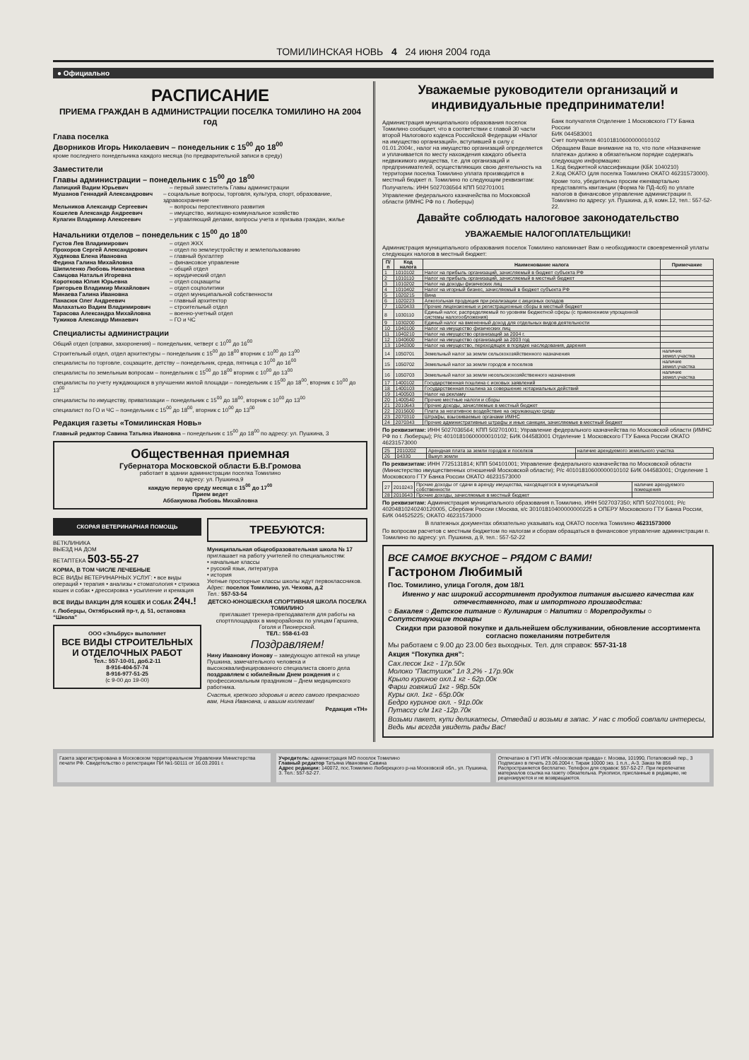ТОМИЛИНСКАЯ НОВЬ 4 24 июня 2004 года
● Официально
РАСПИСАНИЕ
ПРИЕМА ГРАЖДАН В АДМИНИСТРАЦИИ ПОСЕЛКА ТОМИЛИНО НА 2004 год
Глава поселка
Дворников Игорь Николаевич – понедельник с 15<sup>00</sup> до 18<sup>00</sup>
кроме последнего понедельника каждого месяца (по предварительной записи в среду)
Заместители
Главы администрации – понедельник с 15<sup>00</sup> до 18<sup>00</sup>
Лапицкий Вадим Юрьевич – первый заместитель Главы администрации
Мушанов Геннадий Александрович – социальные вопросы, торговля, культура, спорт, образование, здравоохранение
Мельников Александр Сергеевич – вопросы перспективного развития
Кошелев Александр Андреевич – имущество, жилищно-коммунальное хозяйство
Кулагин Владимир Алексеевич – управляющий делами, вопросы учета и призыва граждан, жилье
Начальники отделов – понедельник с 15<sup>00</sup> до 18<sup>00</sup>
Густов Лев Владимирович – отдел ЖКХ
Прохоров Сергей Александрович – отдел по землеустройству и землепользованию
Худякова Елена Ивановна – главный бухгалтер
Федина Галина Михайловна – финансовое управление
Шипиленко Любовь Николаевна – общий отдел
Самцова Наталья Игоревна – юридический отдел
Короткова Юлия Юрьевна – отдел соцзащиты
Григорьев Владимир Михайлович – отдел соцполитики
Минаева Галина Ивановна – отдел муниципальной собственности
Панасюк Олег Андреевич – главный архитектор
Малахатько Вадим Владимирович – строительный отдел
Тарасова Александра Михайловна – военно-учетный отдел
Тужиков Александр Минаевич – ГО и ЧС
Специалисты администрации
Общий отдел (справки, захоронения) – понедельник, четверг с 10<sup>00</sup> до 16<sup>00</sup>
Строительный отдел, отдел архитектуры – понедельник с 15<sup>00</sup> до 18<sup>00</sup> вторник с 10<sup>00</sup> до 13<sup>00</sup>
специалисты по торговле, соцзащите, детству – понедельник, среда, пятница с 10<sup>00</sup> до 16<sup>00</sup>
специалисты по земельным вопросам – понедельник с 15<sup>00</sup> до 18<sup>00</sup> вторник с 10<sup>00</sup> до 13<sup>00</sup>
специалисты по учету нуждающихся в улучшении жилой площади – понедельник с 15<sup>00</sup> до 18<sup>00</sup>, вторник с 10<sup>00</sup> до 13<sup>00</sup>
специалисты по имуществу, приватизации – понедельник с 15<sup>00</sup> до 18<sup>00</sup>, вторник с 10<sup>00</sup> до 13<sup>00</sup>
специалист по ГО и ЧС – понедельник с 15<sup>00</sup> до 18<sup>00</sup>, вторник с 10<sup>00</sup> до 13<sup>00</sup>
Редакция газеты «Томилинская Новь»
Главный редактор Савина Татьяна Ивановна – понедельник с 15<sup>00</sup> до 18<sup>00</sup> по адресу: ул. Пушкина, 3
Общественная приемная
Губернатора Московской области Б.В.Громова
работает в здании администрации поселка Томилино
по адресу: ул. Пушкина,9
каждую первую среду месяца с 15<sup>00</sup> до 17<sup>00</sup>
Прием ведет
Аббакумова Любовь Михайловна
СКОРАЯ ВЕТЕРИНАРНАЯ ПОМОЩЬ
ВЕТКЛИНИКА
ВЫЕЗД НА ДОМ
ВЕТАПТЕКА 503-55-27
КОРМА, В ТОМ ЧИСЛЕ ЛЕЧЕБНЫЕ
ВСЕ ВИДЫ ВЕТЕРИНАРНЫХ УСЛУГ: • все виды операций • терапия • анализы • стоматология • стрижка кошек и собак • дрессировка • усыпление и кремация
ВСЕ ВИДЫ ВАКЦИН ДЛЯ КОШЕК И СОБАК 24ч.!
г. Люберцы, Октябрьский пр-т, д. 51, остановка “Школа”
ООО «Эльбрус» выполняет
ВСЕ ВИДЫ СТРОИТЕЛЬНЫХ И ОТДЕЛОЧНЫХ РАБОТ
Тел.: 557-10-01, доб.2-11
8-916-404-57-74
8-916-977-51-25
(с 9-00 до 19-00)
ТРЕБУЮТСЯ:
Муниципальная общеобразовательная школа № 17 приглашает на работу учителей по специальностям:
• начальные классы
• русский язык, литература
• история
Уютные просторные классы школы ждут первоклассников.
Адрес: поселок Томилино, ул. Чехова, д.2
Тел.: 557-53-54
ДЕТСКО-ЮНОШЕСКАЯ СПОРТИВНАЯ ШКОЛА ПОСЕЛКА ТОМИЛИНО
приглашает тренера-преподавателя для работы на спортплощадках в микрорайонах по улицам Гаршина, Гоголя и Пионерской.
ТЕЛ.: 558-61-03
Поздравляем!
Нину Ивановну Ионову – заведующую аптекой на улице Пушкина, замечательного человека и высококвалифицированного специалиста своего дела поздравляем с юбилейным Днем рождения и с профессиональным праздником – Днем медицинского работника.
Счастья, крепкого здоровья и всего самого прекрасного вам, Нина Ивановна, и вашим коллегам!
Редакция «ТН»
Уважаемые руководители организаций и индивидуальные предприниматели!
Администрация муниципального образования поселок Томилино сообщает, что в соответствии с главой 30 части второй Налогового кодекса Российской Федерации «Налог на имущество организаций», вступившей в силу с 01.01.2004г., налог на имущество организаций определяется и уплачивается по месту нахождения каждого объекта недвижимого имущества, т.е. для организаций и предпринимателей, осуществляющих свою деятельность на территории поселка Томилино уплата производится в местный бюджет п. Томилино по следующим реквизитам:
Получатель: ИНН 5027036564 КПП 502701001
Управление федерального казначейства по Московской области (ИМНС РФ по г. Люберцы)
Банк получателя Отделение 1 Московского ГТУ Банка России
БИК 044583001
Счет получателя 40101810600000010102
Обращаем Ваше внимание на то, что поле «Назначение платежа» должно в обязательном порядке содержать следующую информацию:
1.Код бюджетной классификации (КБК 1040210)
2.Код ОКАТО (для поселка Томилино ОКАТО 46231573000).
Кроме того, убедительно просим ежеквартально представлять квитанции (Форма № ПД-4сб) по уплате налогов в финансовое управление администрации п. Томилино по адресу: ул. Пушкина, д.9, комн.12, тел.: 557-52-22.
Давайте соблюдать налоговое законодательство
УВАЖАЕМЫЕ НАЛОГОПЛАТЕЛЬЩИКИ!
Администрация муниципального образования поселок Томилино напоминает Вам о необходимости своевременной уплаты следующих налогов в местный бюджет:
| П/п | Код налога | Наименование налога | Примечание |
| --- | --- | --- | --- |
| 1 | 1010102 | Налог на прибыль организаций, зачисляемый в бюджет субъекта РФ | |
| 2 | 1010110 | Налог на прибыль организаций, зачисляемый в местный бюджет | |
| 3 | 1010202 | Налог на доходы физических лиц | |
| 4 | 1010402 | Налог на игорный бизнес, зачисляемый в бюджет субъекта РФ | |
| 5 | 1020215 | Вина | |
| 6 | 1020223 | Алкогольная продукция при реализации с акцизных складов | |
| 7 | 1020433 | Прочие лицензионные и регистрационные сборы в местный бюджет | |
| 8 | 1030110 | Единый налог, распределяемый по уровням бюджетной сферы (с применением упрощенной системы налогообложения) | |
| 9 | 1030200 | Единый налог на вмененный доход для отдельных видов деятельности | |
| 10 | 1040100 | Налог на имущество физических лиц | |
| 11 | 1040210 | Налог на имущество организаций за 2004 г. | |
| 12 | 1040600 | Налог на имущество организаций за 2003 год | |
| 13 | 1040300 | Налог на имущество, переходящее в порядке наследования, дарения | |
| 14 | 1050701 | Земельный налог за земли сельскохозяйственного назначения | наличие земел.участка |
| 15 | 1050702 | Земельный налог за земли городов и поселков | наличие земел.участка |
| 16 | 1050703 | Земельный налог за земли несельскохозяйственного назначения | наличие земел.участка |
| 17 | 1400102 | Государственная пошлина с исковых заявлений | |
| 18 | 1400103 | Государственная пошлина за совершение нотариальных действий | |
| 19 | 1400503 | Налог на рекламу | |
| 20 | 1400540 | Прочие местные налоги и сборы | |
| 21 | 2010643 | Прочие доходы, зачисляемые в местный бюджет | |
| 22 | 2015600 | Плата за негативное воздействие на окружающую среду | |
| 23 | 2070310 | Штрафы, взыскиваемые органами ИМНС | |
| 24 | 2070343 | Прочие административные штрафы и иные санкции, зачисляемые в местный бюджет | |
По реквизитам: ИНН 5027036564; КПП 502701001; Управление федерального казначейства по Московской области (ИМНС РФ по г. Люберцы); Р/с 40101810600000010102; БИК 044583001 Отделение 1 Московского ГТУ Банка России ОКАТО 46231573000
| 25 | 2010202 | Арендная плата за земли городов и поселков | наличие арендуемого земельного участка |
| 26 | 04330 | Выкуп земли | |
По реквизитам: ИНН 7725131814; КПП 504101001; Управление федерального казначейства по Московской области (Министерство имущественных отношений Московской области); Р/с 40101810600000010102 БИК 044583001; Отделение 1 Московского ГТУ Банка России ОКАТО 46231573000
| 27 | 2010243 | Прочие доходы от сдачи в аренду имущества, находящегося в муниципальной собственности | наличие арендуемого помещения |
| 28 | 2010643 | Прочие доходы, зачисляемые в местный бюджет | |
По реквизитам: Администрация муниципального образования п.Томилино, ИНН 5027037350; КПП 502701001; Р/с 40204810240240120005, Сбербанк России г.Москва, к/с 30101810400000000225 в ОПЕРУ Московского ГТУ Банка России, БИК 044525225; ОКАТО 46231573000
В платежных документах обязательно указывать код ОКАТО поселка Томилино 46231573000
По вопросам расчетов с местным бюджетом по налогам и сборам обращаться в финансовое управление администрации п. Томилино по адресу: ул. Пушкина, д.9, тел.: 557-52-22
ВСЕ САМОЕ ВКУСНОЕ – РЯДОМ С ВАМИ!
Гастроном Любимый
Пос. Томилино, улица Гоголя, дом 18/1
Именно у нас широкий ассортимент продуктов питания высшего качества как отечественного, так и импортного производства:
○ Бакалея ○ Детское питание ○ Кулинария ○ Напитки ○ Морепродукты ○ Сопутствующие товары
Скидки при разовой покупке и дальнейшем обслуживании, обновление ассортимента согласно пожеланиям потребителя
Мы работаем с 9.00 до 23.00 без выходных. Тел. для справок: 557-31-18
Акция “Покупка дня”:
Сах.песок 1кг - 17р.50к
Молоко “Пастушок” 1л 3,2% - 17р.90к
Крыло куриное охл.1 кг - 62р.00к
Фарш говяжий 1кг - 98р.50к
Куры охл. 1кг - 65р.00к
Бедро куриное охл. - 91р.00к
Путассу с/м 1кг -12р.70к
Возьми пакет, купи деликатесы, Отведай и возьми в запас. У нас с тобой совпали интересы, Ведь мы всегда увидеть рады Вас!
Газета зарегистрирована в Московском территориальном Управлении Министерства печати РФ. Свидетельство о регистрации ПИ №1-50111 от 16.03.2001 г.
Учредитель: администрация МО поселок Томилино
Главный редактор Татьяна Ивановна Савина
Адрес редакции: 140072, пос.Томилино Люберецкого р-на Московской обл., ул. Пушкина, 3. Тел.: 557-52-27.
Отпечатано в ГУП ИПК «Московская правда» г. Москва, 101990, Потаповский пер., 3 Подписано в печать 23.06.2004 г. Тираж 10000 экз. 1 п.л., А-3. Заказ № 856 Распространяется бесплатно. Телефон для справок: 557-52-27. При перепечатке материалов ссылка на газету обязательна. Рукописи, присланные в редакцию, не рецензируются и не возвращаются.